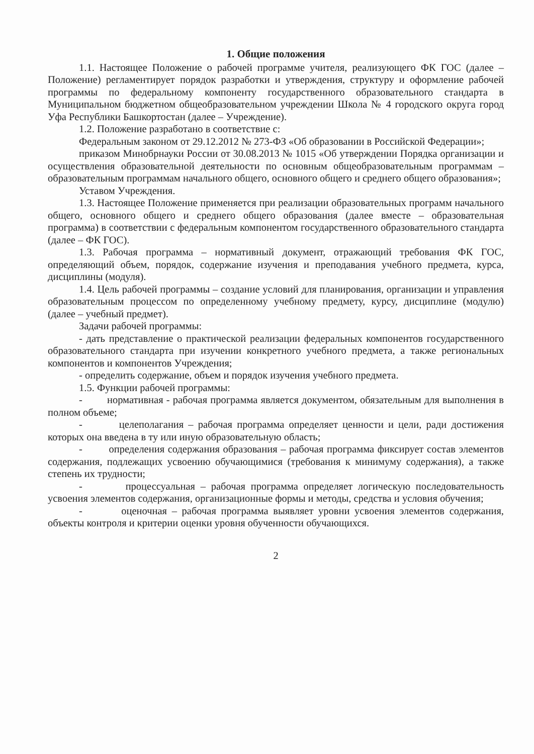1. Общие положения
1.1. Настоящее Положение о рабочей программе учителя, реализующего ФК ГОС (далее – Положение) регламентирует порядок разработки и утверждения, структуру и оформление рабочей программы по федеральному компоненту государственного образовательного стандарта в Муниципальном бюджетном общеобразовательном учреждении Школа № 4 городского округа город Уфа Республики Башкортостан (далее – Учреждение).
1.2. Положение разработано в соответствие с:
Федеральным законом от 29.12.2012 № 273-ФЗ «Об образовании в Российской Федерации»;
приказом Минобрнауки России от 30.08.2013 № 1015 «Об утверждении Порядка организации и осуществления образовательной деятельности по основным общеобразовательным программам – образовательным программам начального общего, основного общего и среднего общего образования»;
Уставом Учреждения.
1.3. Настоящее Положение применяется при реализации образовательных программ начального общего, основного общего и среднего общего образования (далее вместе – образовательная программа) в соответствии с федеральным компонентом государственного образовательного стандарта (далее – ФК ГОС).
1.3. Рабочая программа – нормативный документ, отражающий требования ФК ГОС, определяющий объем, порядок, содержание изучения и преподавания учебного предмета, курса, дисциплины (модуля).
1.4. Цель рабочей программы – создание условий для планирования, организации и управления образовательным процессом по определенному учебному предмету, курсу, дисциплине (модулю) (далее – учебный предмет).
Задачи рабочей программы:
- дать представление о практической реализации федеральных компонентов государственного образовательного стандарта при изучении конкретного учебного предмета, а также региональных компонентов и компонентов Учреждения;
- определить содержание, объем и порядок изучения учебного предмета.
1.5. Функции рабочей программы:
- нормативная - рабочая программа является документом, обязательным для выполнения в полном объеме;
- целеполагания – рабочая программа определяет ценности и цели, ради достижения которых она введена в ту или иную образовательную область;
- определения содержания образования – рабочая программа фиксирует состав элементов содержания, подлежащих усвоению обучающимися (требования к минимуму содержания), а также степень их трудности;
- процессуальная – рабочая программа определяет логическую последовательность усвоения элементов содержания, организационные формы и методы, средства и условия обучения;
- оценочная – рабочая программа выявляет уровни усвоения элементов содержания, объекты контроля и критерии оценки уровня обученности обучающихся.
2